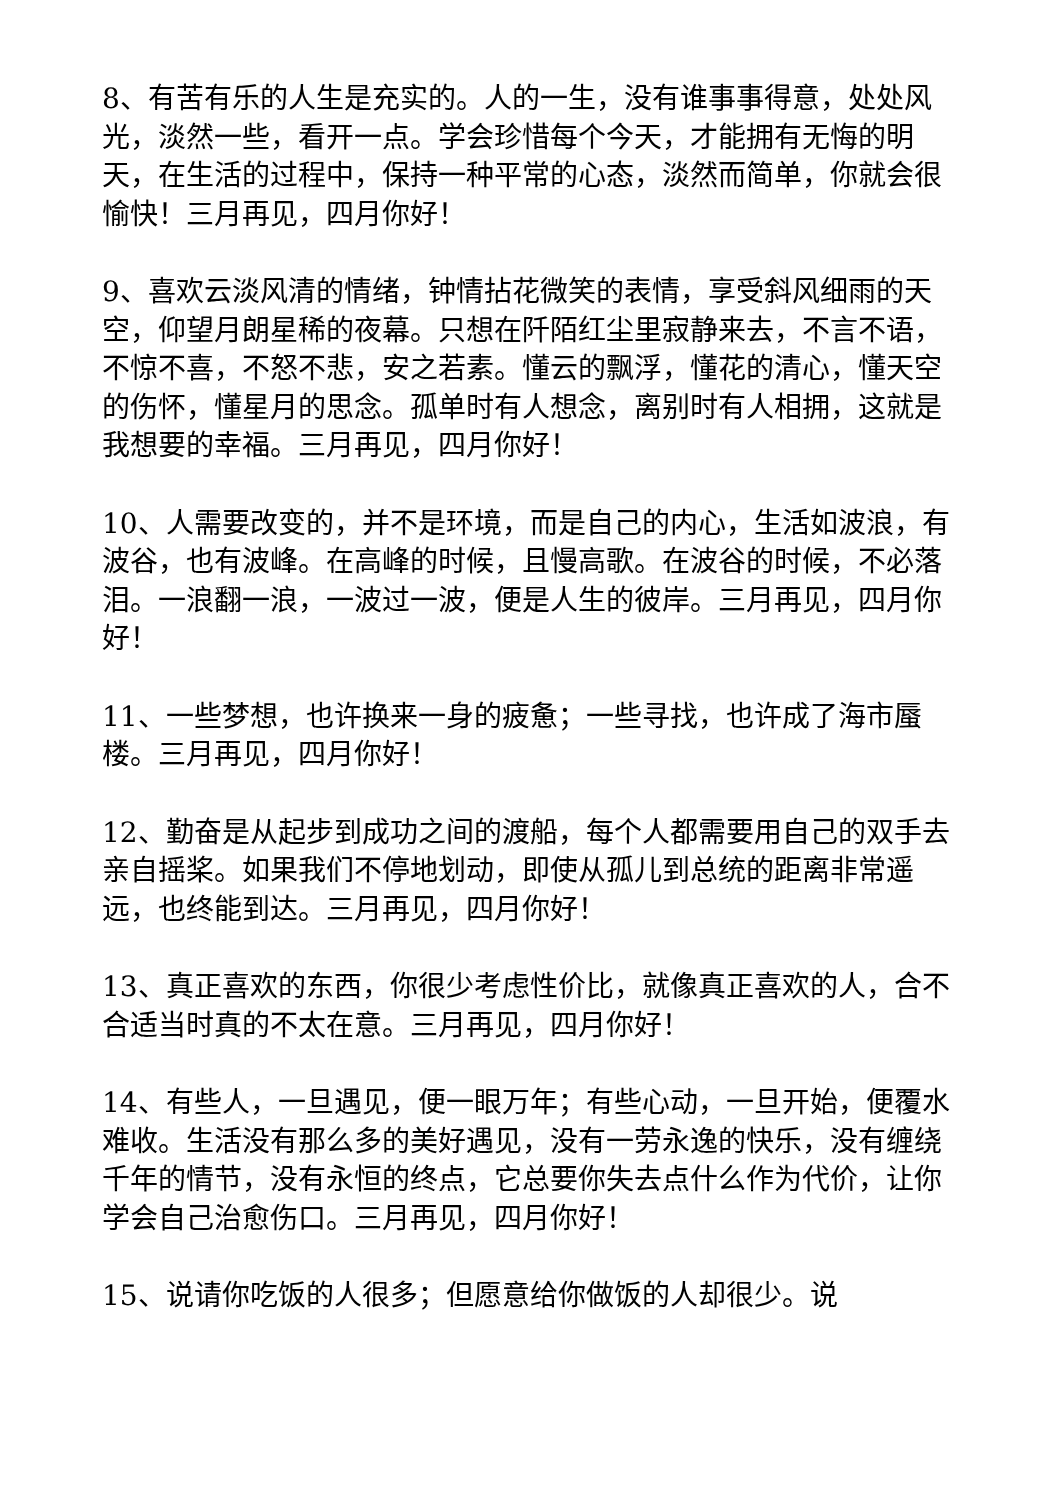8、有苦有乐的人生是充实的。人的一生，没有谁事事得意，处处风光，淡然一些，看开一点。学会珍惜每个今天，才能拥有无悔的明天，在生活的过程中，保持一种平常的心态，淡然而简单，你就会很愉快！三月再见，四月你好！
9、喜欢云淡风清的情绪，钟情拈花微笑的表情，享受斜风细雨的天空，仰望月朗星稀的夜幕。只想在阡陌红尘里寂静来去，不言不语，不惊不喜，不怒不悲，安之若素。懂云的飘浮，懂花的清心，懂天空的伤怀，懂星月的思念。孤单时有人想念，离别时有人相拥，这就是我想要的幸福。三月再见，四月你好！
10、人需要改变的，并不是环境，而是自己的内心，生活如波浪，有波谷，也有波峰。在高峰的时候，且慢高歌。在波谷的时候，不必落泪。一浪翻一浪，一波过一波，便是人生的彼岸。三月再见，四月你好！
11、一些梦想，也许换来一身的疲惫；一些寻找，也许成了海市蜃楼。三月再见，四月你好！
12、勤奋是从起步到成功之间的渡船，每个人都需要用自己的双手去亲自摇桨。如果我们不停地划动，即使从孤儿到总统的距离非常遥远，也终能到达。三月再见，四月你好！
13、真正喜欢的东西，你很少考虑性价比，就像真正喜欢的人，合不合适当时真的不太在意。三月再见，四月你好！
14、有些人，一旦遇见，便一眼万年；有些心动，一旦开始，便覆水难收。生活没有那么多的美好遇见，没有一劳永逸的快乐，没有缠绕千年的情节，没有永恒的终点，它总要你失去点什么作为代价，让你学会自己治愈伤口。三月再见，四月你好！
15、说请你吃饭的人很多；但愿意给你做饭的人却很少。说